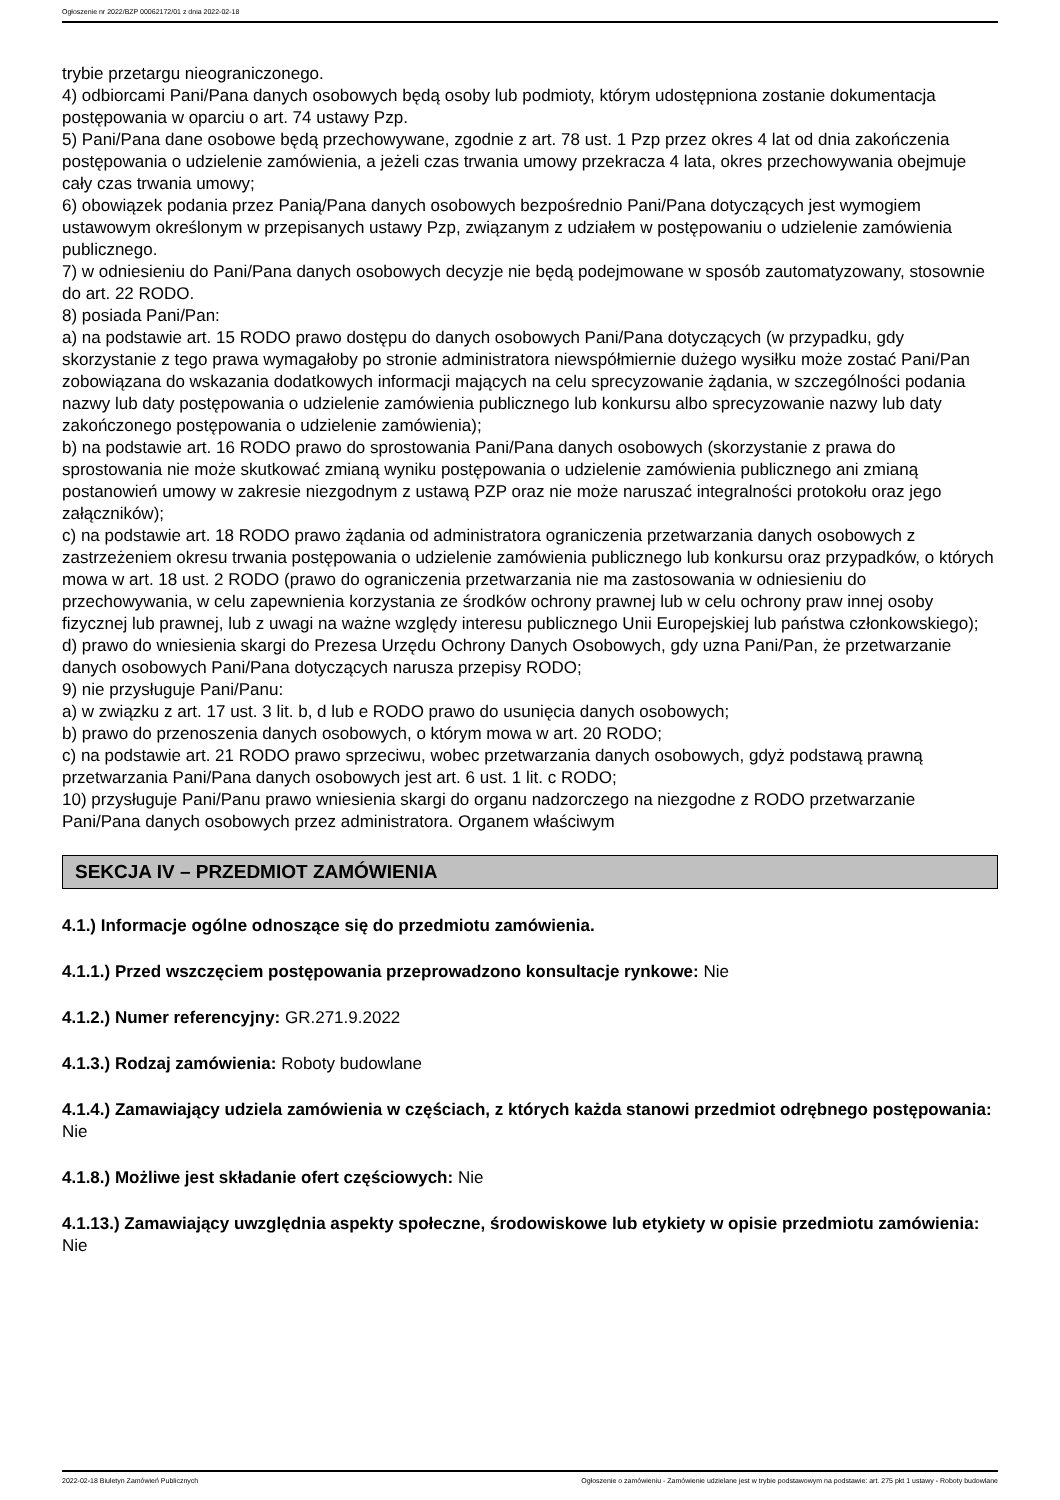Ogłoszenie nr 2022/BZP 00062172/01 z dnia 2022-02-18
trybie przetargu nieograniczonego.
4) odbiorcami Pani/Pana danych osobowych będą osoby lub podmioty, którym udostępniona zostanie dokumentacja postępowania w oparciu o art. 74 ustawy Pzp.
5) Pani/Pana dane osobowe będą przechowywane, zgodnie z art. 78 ust. 1 Pzp przez okres 4 lat od dnia zakończenia postępowania o udzielenie zamówienia, a jeżeli czas trwania umowy przekracza 4 lata, okres przechowywania obejmuje cały czas trwania umowy;
6) obowiązek podania przez Panią/Pana danych osobowych bezpośrednio Pani/Pana dotyczących jest wymogiem ustawowym określonym w przepisanych ustawy Pzp, związanym z udziałem w postępowaniu o udzielenie zamówienia publicznego.
7) w odniesieniu do Pani/Pana danych osobowych decyzje nie będą podejmowane w sposób zautomatyzowany, stosownie do art. 22 RODO.
8) posiada Pani/Pan:
a) na podstawie art. 15 RODO prawo dostępu do danych osobowych Pani/Pana dotyczących (w przypadku, gdy skorzystanie z tego prawa wymagałoby po stronie administratora niewspółmiernie dużego wysiłku może zostać Pani/Pan zobowiązana do wskazania dodatkowych informacji mających na celu sprecyzowanie żądania, w szczególności podania nazwy lub daty postępowania o udzielenie zamówienia publicznego lub konkursu albo sprecyzowanie nazwy lub daty zakończonego postępowania o udzielenie zamówienia);
b) na podstawie art. 16 RODO prawo do sprostowania Pani/Pana danych osobowych (skorzystanie z prawa do sprostowania nie może skutkować zmianą wyniku postępowania o udzielenie zamówienia publicznego ani zmianą postanowień umowy w zakresie niezgodnym z ustawą PZP oraz nie może naruszać integralności protokołu oraz jego załączników);
c) na podstawie art. 18 RODO prawo żądania od administratora ograniczenia przetwarzania danych osobowych z zastrzeżeniem okresu trwania postępowania o udzielenie zamówienia publicznego lub konkursu oraz przypadków, o których mowa w art. 18 ust. 2 RODO (prawo do ograniczenia przetwarzania nie ma zastosowania w odniesieniu do przechowywania, w celu zapewnienia korzystania ze środków ochrony prawnej lub w celu ochrony praw innej osoby fizycznej lub prawnej, lub z uwagi na ważne względy interesu publicznego Unii Europejskiej lub państwa członkowskiego);
d) prawo do wniesienia skargi do Prezesa Urzędu Ochrony Danych Osobowych, gdy uzna Pani/Pan, że przetwarzanie danych osobowych Pani/Pana dotyczących narusza przepisy RODO;
9) nie przysługuje Pani/Panu:
a) w związku z art. 17 ust. 3 lit. b, d lub e RODO prawo do usunięcia danych osobowych;
b) prawo do przenoszenia danych osobowych, o którym mowa w art. 20 RODO;
c) na podstawie art. 21 RODO prawo sprzeciwu, wobec przetwarzania danych osobowych, gdyż podstawą prawną przetwarzania Pani/Pana danych osobowych jest art. 6 ust. 1 lit. c RODO;
10) przysługuje Pani/Panu prawo wniesienia skargi do organu nadzorczego na niezgodne z RODO przetwarzanie Pani/Pana danych osobowych przez administratora. Organem właściwym
SEKCJA IV – PRZEDMIOT ZAMÓWIENIA
4.1.) Informacje ogólne odnoszące się do przedmiotu zamówienia.
4.1.1.) Przed wszczęciem postępowania przeprowadzono konsultacje rynkowe: Nie
4.1.2.) Numer referencyjny: GR.271.9.2022
4.1.3.) Rodzaj zamówienia: Roboty budowlane
4.1.4.) Zamawiający udziela zamówienia w częściach, z których każda stanowi przedmiot odrębnego postępowania: Nie
4.1.8.) Możliwe jest składanie ofert częściowych: Nie
4.1.13.) Zamawiający uwzględnia aspekty społeczne, środowiskowe lub etykiety w opisie przedmiotu zamówienia: Nie
2022-02-18 Biuletyn Zamówień Publicznych Ogłoszenie o zamówieniu - Zamówienie udzielane jest w trybie podstawowym na podstawie: art. 275 pkt 1 ustawy - Roboty budowlane